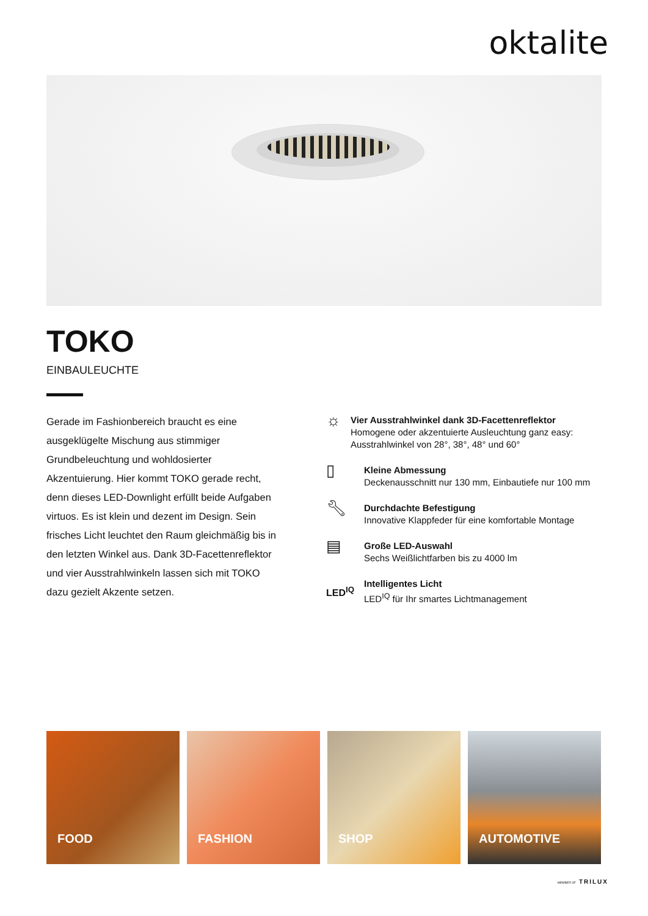oktalite
TOKO
EINBAULEUCHTE
Gerade im Fashionbereich braucht es eine ausgeklügelte Mischung aus stimmiger Grundbeleuchtung und wohldosierter Akzentuierung. Hier kommt TOKO gerade recht, denn dieses LED-Downlight erfüllt beide Aufgaben virtuos. Es ist klein und dezent im Design. Sein frisches Licht leuchtet den Raum gleichmäßig bis in den letzten Winkel aus. Dank 3D-Facettenreflektor und vier Ausstrahlwinkeln lassen sich mit TOKO dazu gezielt Akzente setzen.
☼
Vier Ausstrahlwinkel dank 3D-Facettenreflektor
Homogene oder akzentuierte Ausleuchtung ganz easy: Ausstrahlwinkel von 28°, 38°, 48° und 60°
▯
Kleine Abmessung
Deckenausschnitt nur 130 mm, Einbautiefe nur 100 mm
🔧︎
Durchdachte Befestigung
Innovative Klappfeder für eine komfortable Montage
▤
Große LED-Auswahl
Sechs Weißlichtfarben bis zu 4000 lm
LED<sup>IQ</sup>
Intelligentes Licht
LED<sup>IQ</sup> für Ihr smartes Lichtmanagement
FOOD
FASHION
SHOP
AUTOMOTIVE
MEMBER OF TRILUX